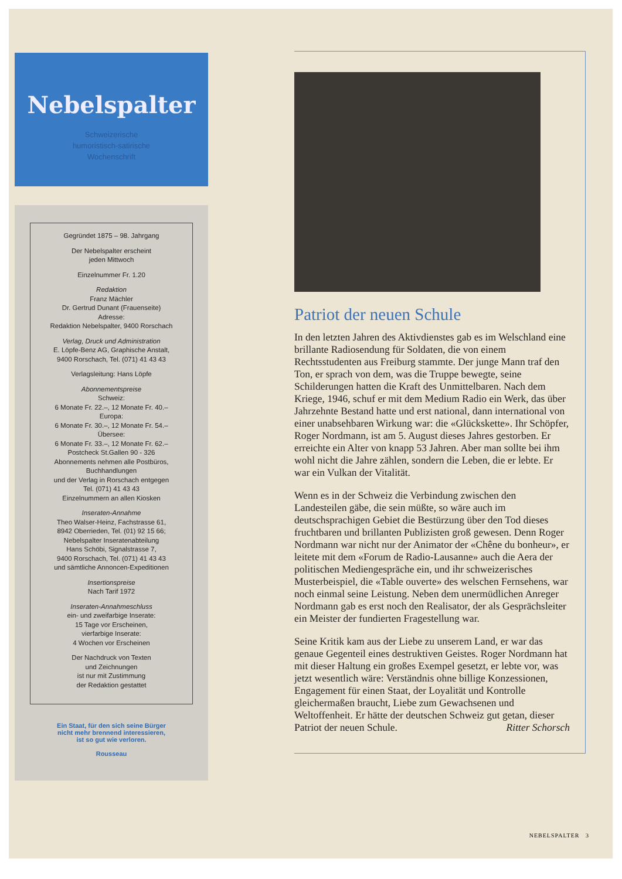Nebelspalter
Schweizerische
humoristisch-satirische
Wochenschrift
Gegründet 1875 – 98. Jahrgang
Der Nebelspalter erscheint
jeden Mittwoch
Einzelnummer Fr. 1.20
Redaktion
Franz Mächler
Dr. Gertrud Dunant (Frauenseite)
Adresse:
Redaktion Nebelspalter, 9400 Rorschach
Verlag, Druck und Administration
E. Löpfe-Benz AG, Graphische Anstalt,
9400 Rorschach, Tel. (071) 41 43 43
Verlagsleitung: Hans Löpfe
Abonnementspreise
Schweiz:
6 Monate Fr. 22.–, 12 Monate Fr. 40.–
Europa:
6 Monate Fr. 30.–, 12 Monate Fr. 54.–
Übersee:
6 Monate Fr. 33.–, 12 Monate Fr. 62.–
Postcheck St.Gallen 90 - 326
Abonnements nehmen alle Postbüros,
Buchhandlungen
und der Verlag in Rorschach entgegen
Tel. (071) 41 43 43
Einzelnummern an allen Kiosken
Inseraten-Annahme
Theo Walser-Heinz, Fachstrasse 61,
8942 Oberrieden, Tel. (01) 92 15 66;
Nebelspalter Inseratenabteilung
Hans Schöbi, Signalstrasse 7,
9400 Rorschach, Tel. (071) 41 43 43
und sämtliche Annoncen-Expeditionen
Insertionspreise
Nach Tarif 1972
Inseraten-Annahmeschluss
ein- und zweifarbige Inserate:
15 Tage vor Erscheinen,
vierfarbige Inserate:
4 Wochen vor Erscheinen
Der Nachdruck von Texten
und Zeichnungen
ist nur mit Zustimmung
der Redaktion gestattet
Ein Staat, für den sich seine Bürger
nicht mehr brennend interessieren,
ist so gut wie verloren.
Rousseau
Patriot der neuen Schule
In den letzten Jahren des Aktivdienstes gab es im Welschland eine brillante Radiosendung für Soldaten, die von einem Rechtsstudenten aus Freiburg stammte. Der junge Mann traf den Ton, er sprach von dem, was die Truppe bewegte, seine Schilderungen hatten die Kraft des Unmittelbaren. Nach dem Kriege, 1946, schuf er mit dem Medium Radio ein Werk, das über Jahrzehnte Bestand hatte und erst national, dann international von einer unabsehbaren Wirkung war: die «Glückskette». Ihr Schöpfer, Roger Nordmann, ist am 5. August dieses Jahres gestorben. Er erreichte ein Alter von knapp 53 Jahren. Aber man sollte bei ihm wohl nicht die Jahre zählen, sondern die Leben, die er lebte. Er war ein Vulkan der Vitalität.
Wenn es in der Schweiz die Verbindung zwischen den Landesteilen gäbe, die sein müßte, so wäre auch im deutschsprachigen Gebiet die Bestürzung über den Tod dieses fruchtbaren und brillanten Publizisten groß gewesen. Denn Roger Nordmann war nicht nur der Animator der «Chêne du bonheur», er leitete mit dem «Forum de Radio-Lausanne» auch die Aera der politischen Mediengespräche ein, und ihr schweizerisches Musterbeispiel, die «Table ouverte» des welschen Fernsehens, war noch einmal seine Leistung. Neben dem unermüdlichen Anreger Nordmann gab es erst noch den Realisator, der als Gesprächsleiter ein Meister der fundierten Fragestellung war.
Seine Kritik kam aus der Liebe zu unserem Land, er war das genaue Gegenteil eines destruktiven Geistes. Roger Nordmann hat mit dieser Haltung ein großes Exempel gesetzt, er lebte vor, was jetzt wesentlich wäre: Verständnis ohne billige Konzessionen, Engagement für einen Staat, der Loyalität und Kontrolle gleichermaßen braucht, Liebe zum Gewachsenen und Weltoffenheit. Er hätte der deutschen Schweiz gut getan, dieser Patriot der neuen Schule. Ritter Schorsch
NEBELSPALTER 3